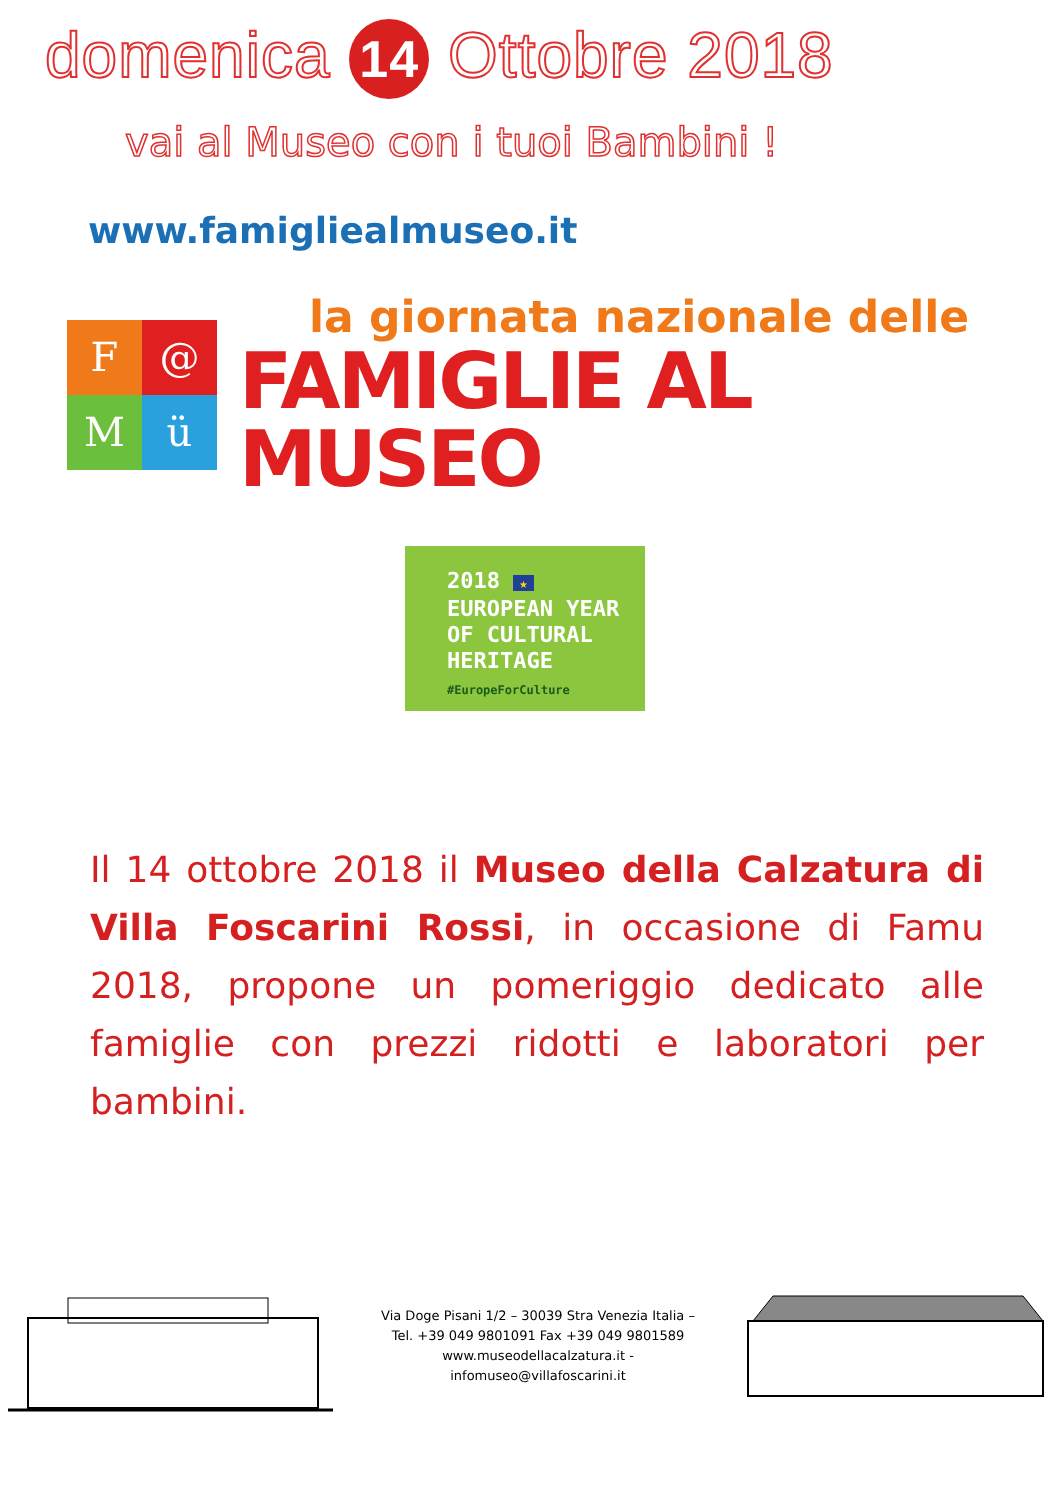domenica 14 Ottobre 2018
vai al Museo con i tuoi Bambini !
www.famigliealmuseo.it
F
@
M
ü
la giornata nazionale delle
FAMIGLIE AL MUSEO
2018 ★
EUROPEAN YEAR
OF CULTURAL
HERITAGE
#EuropeForCulture
Il 14 ottobre 2018 il Museo della Calzatura di Villa Foscarini Rossi, in occasione di Famu 2018, propone un pomeriggio dedicato alle famiglie con prezzi ridotti e laboratori per bambini.
Via Doge Pisani 1/2 – 30039 Stra Venezia Italia –
Tel. +39 049 9801091 Fax +39 049 9801589
www.museodellacalzatura.it -
infomuseo@villafoscarini.it